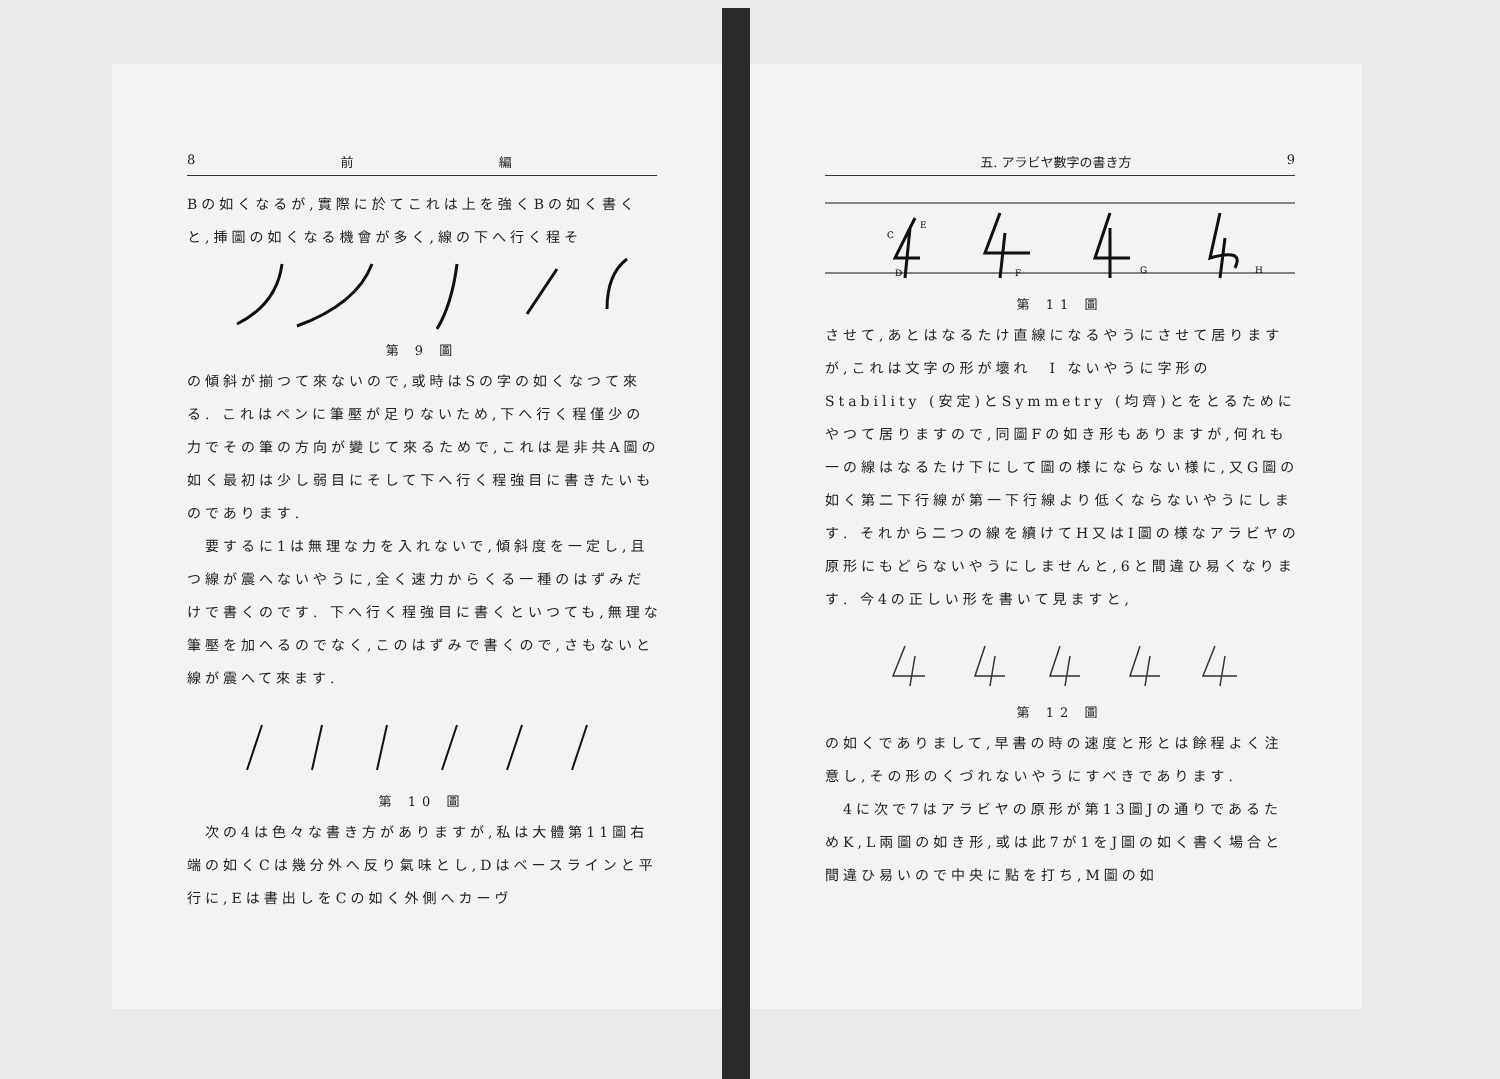8 前編
Bの如くなるが,實際に於てこれは上を強くBの如く書くと,挿圖の如くなる機會が多く,線の下へ行く程そ
第 9 圖
の傾斜が揃つて來ないので,或時はSの字の如くなつて來る. これはペンに筆壓が足りないため,下へ行く程僅少の力でその筆の方向が變じて來るためで,これは是非共A圖の如く最初は少し弱目にそして下へ行く程強目に書きたいものであります.
　要するに1は無理な力を入れないで,傾斜度を一定し,且つ線が震へないやうに,全く速力からくる一種のはずみだけで書くのです. 下へ行く程強目に書くといつても,無理な筆壓を加へるのでなく,このはずみで書くので,さもないと線が震へて來ます.
第 10 圖
　次の4は色々な書き方がありますが,私は大體第11圖右端の如くCは幾分外へ反り氣味とし,Dはベースラインと平行に,Eは書出しをCの如く外側へカーヴ
五. アラビヤ數字の書き方 9
C
E
D
F
G
H
第 11 圖
させて,あとはなるたけ直線になるやうにさせて居りますが,これは文字の形が壞れ　I ないやうに字形のStability (安定)とSymmetry (均齊)とをとるためにやつて居りますので,同圖Fの如き形もありますが,何れも一の線はなるたけ下にして圖の様にならない様に,又G圖の如く第二下行線が第一下行線より低くならないやうにします. それから二つの線を續けてH又はI圖の様なアラビヤの原形にもどらないやうにしませんと,6と間違ひ易くなります. 今4の正しい形を書いて見ますと,
第 12 圖
の如くでありまして,早書の時の速度と形とは餘程よく注意し,その形のくづれないやうにすべきであります.
　4に次で7はアラビヤの原形が第13圖Jの通りであるためK,L兩圖の如き形,或は此7が1をJ圖の如く書く場合と間違ひ易いので中央に點を打ち,M圖の如